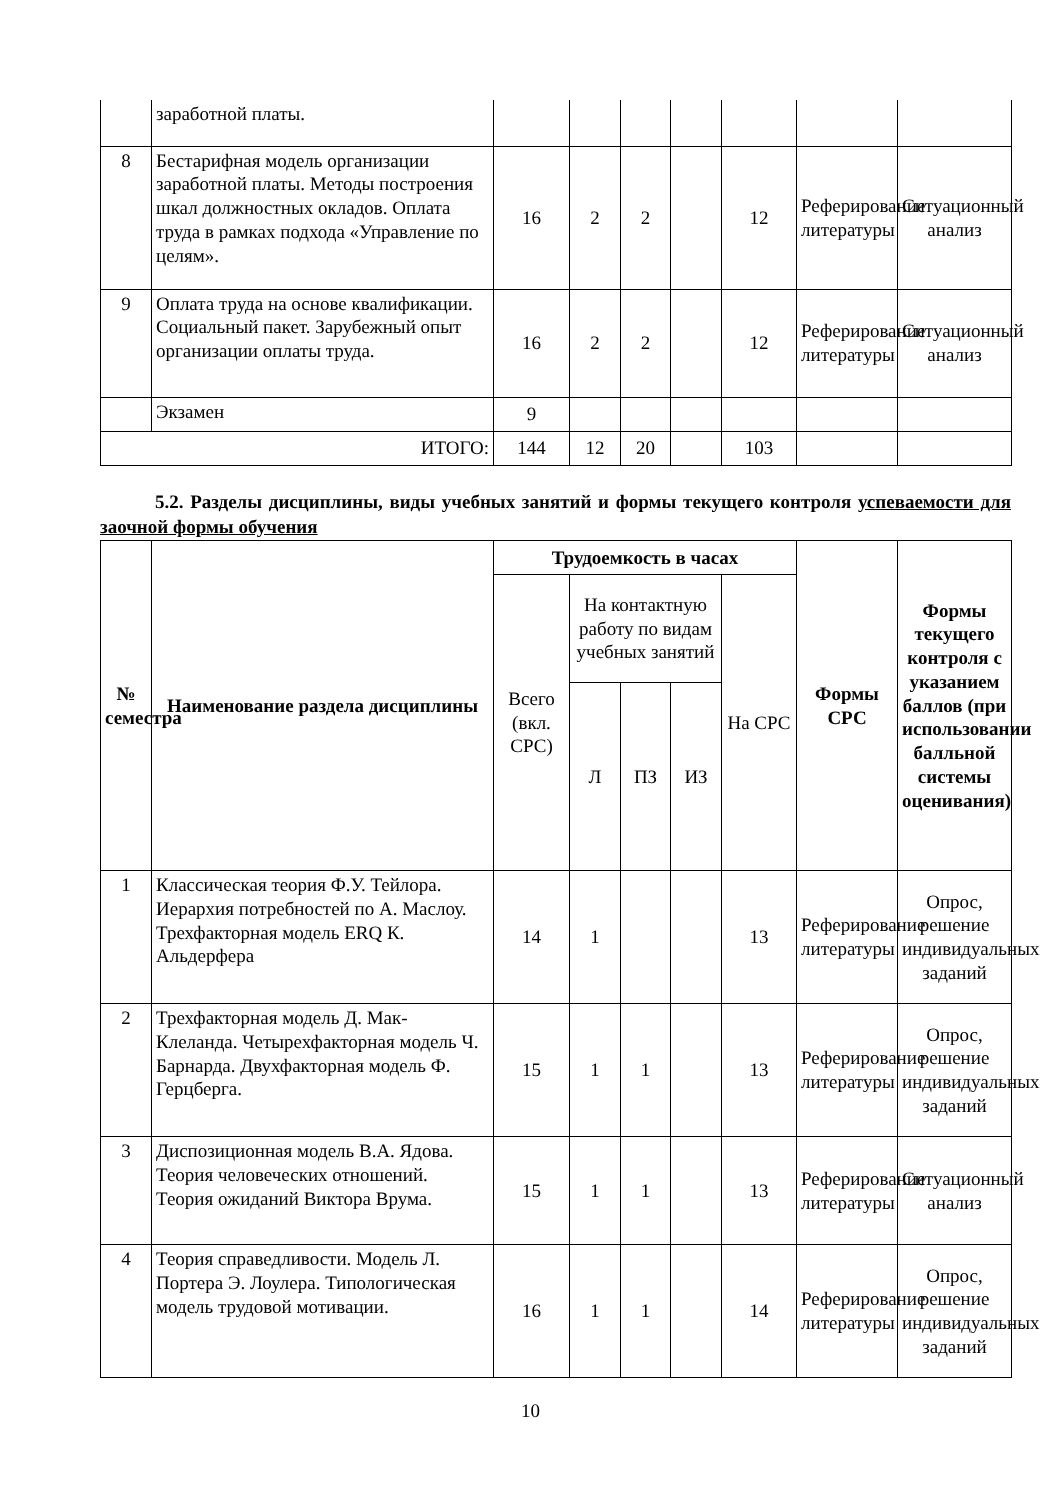| | заработной платы. | | | | | | | |
| 8 | Бестарифная модель организации заработной платы. Методы построения шкал должностных окладов. Оплата труда в рамках подхода «Управление по целям». | 16 | 2 | 2 | | 12 | Реферирование литературы | Ситуационный анализ |
| 9 | Оплата труда на основе квалификации. Социальный пакет. Зарубежный опыт организации оплаты труда. | 16 | 2 | 2 | | 12 | Реферирование литературы | Ситуационный анализ |
| | Экзамен | 9 | | | | | | |
| ИТОГО: | | 144 | 12 | 20 | | 103 | | |
5.2. Разделы дисциплины, виды учебных занятий и формы текущего контроля успеваемости для заочной формы обучения
| № семестра | Наименование раздела дисциплины | Трудоемкость в часах | | | | | Формы СРС | Формы текущего контроля с указанием баллов (при использовании балльной системы оценивания) |
| --- | --- | --- | --- | --- | --- | --- | --- | --- |
| | | Всего (вкл. СРС) | На контактную работу по видам учебных занятий | | | На СРС | | |
| | | | Л | ПЗ | ИЗ | | | |
| 1 | Классическая теория Ф.У. Тейлора. Иерархия потребностей по А. Маслоу. Трехфакторная модель ERQ К. Альдерфера | 14 | 1 | | | 13 | Реферирование литературы | Опрос, решение индивидуальных заданий |
| 2 | Трехфакторная модель Д. Мак-Клеланда. Четырехфакторная модель Ч. Барнарда. Двухфакторная модель Ф. Герцберга. | 15 | 1 | 1 | | 13 | Реферирование литературы | Опрос, решение индивидуальных заданий |
| 3 | Диспозиционная модель В.А. Ядова. Теория человеческих отношений. Теория ожиданий Виктора Врума. | 15 | 1 | 1 | | 13 | Реферирование литературы | Ситуационный анализ |
| 4 | Теория справедливости. Модель Л. Портера Э. Лоулера. Типологическая модель трудовой мотивации. | 16 | 1 | 1 | | 14 | Реферирование литературы | Опрос, решение индивидуальных заданий |
10